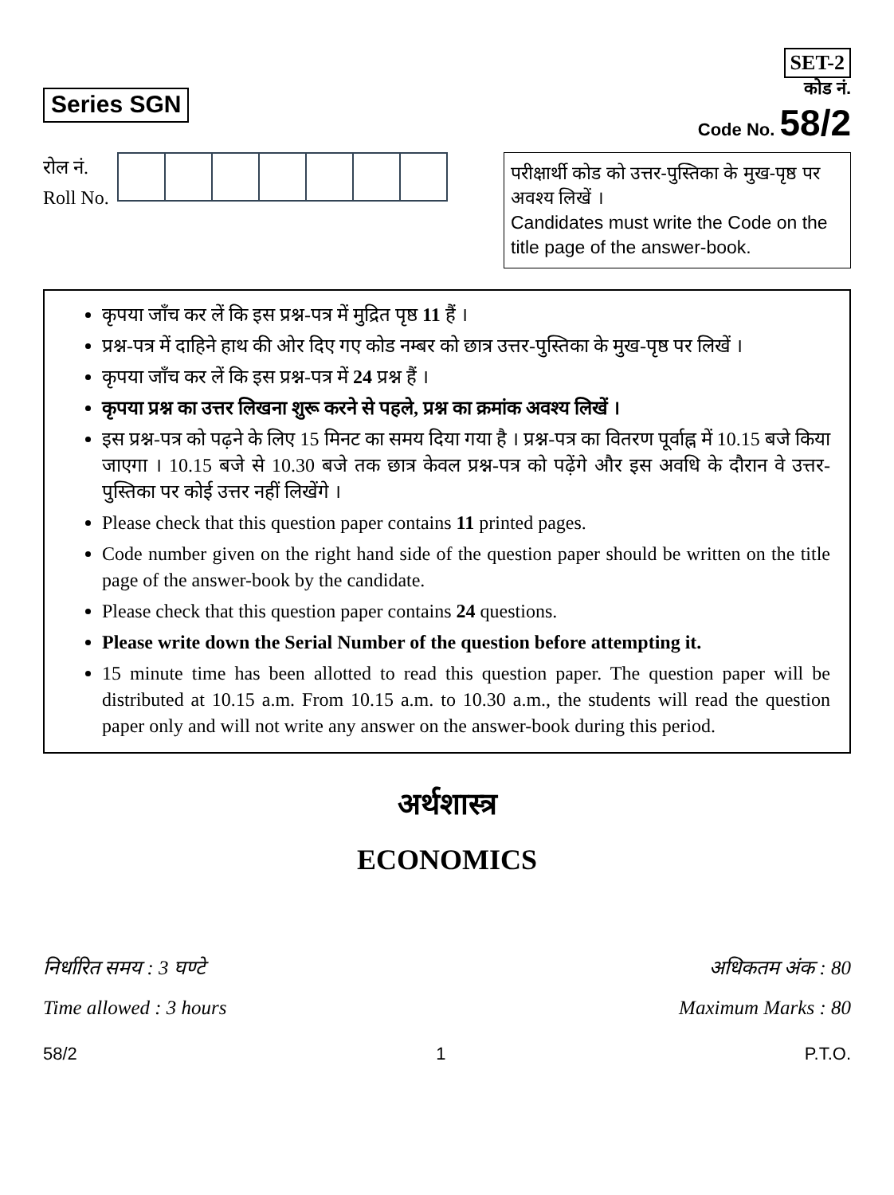Series SGN
SET-2
कोड नं.
Code No. 58/2
रोल नं.
Roll No.
परीक्षार्थी कोड को उत्तर-पुस्तिका के मुख-पृष्ठ पर अवश्य लिखें ।
Candidates must write the Code on the title page of the answer-book.
कृपया जाँच कर लें कि इस प्रश्न-पत्र में मुद्रित पृष्ठ 11 हैं ।
प्रश्न-पत्र में दाहिने हाथ की ओर दिए गए कोड नम्बर को छात्र उत्तर-पुस्तिका के मुख-पृष्ठ पर लिखें ।
कृपया जाँच कर लें कि इस प्रश्न-पत्र में 24 प्रश्न हैं ।
कृपया प्रश्न का उत्तर लिखना शुरू करने से पहले, प्रश्न का क्रमांक अवश्य लिखें ।
इस प्रश्न-पत्र को पढ़ने के लिए 15 मिनट का समय दिया गया है । प्रश्न-पत्र का वितरण पूर्वाह्न में 10.15 बजे किया जाएगा । 10.15 बजे से 10.30 बजे तक छात्र केवल प्रश्न-पत्र को पढ़ेंगे और इस अवधि के दौरान वे उत्तर-पुस्तिका पर कोई उत्तर नहीं लिखेंगे ।
Please check that this question paper contains 11 printed pages.
Code number given on the right hand side of the question paper should be written on the title page of the answer-book by the candidate.
Please check that this question paper contains 24 questions.
Please write down the Serial Number of the question before attempting it.
15 minute time has been allotted to read this question paper. The question paper will be distributed at 10.15 a.m. From 10.15 a.m. to 10.30 a.m., the students will read the question paper only and will not write any answer on the answer-book during this period.
अर्थशास्त्र
ECONOMICS
निर्धारित समय : 3 घण्टे अधिकतम अंक : 80
Time allowed : 3 hours Maximum Marks : 80
58/2 1 P.T.O.